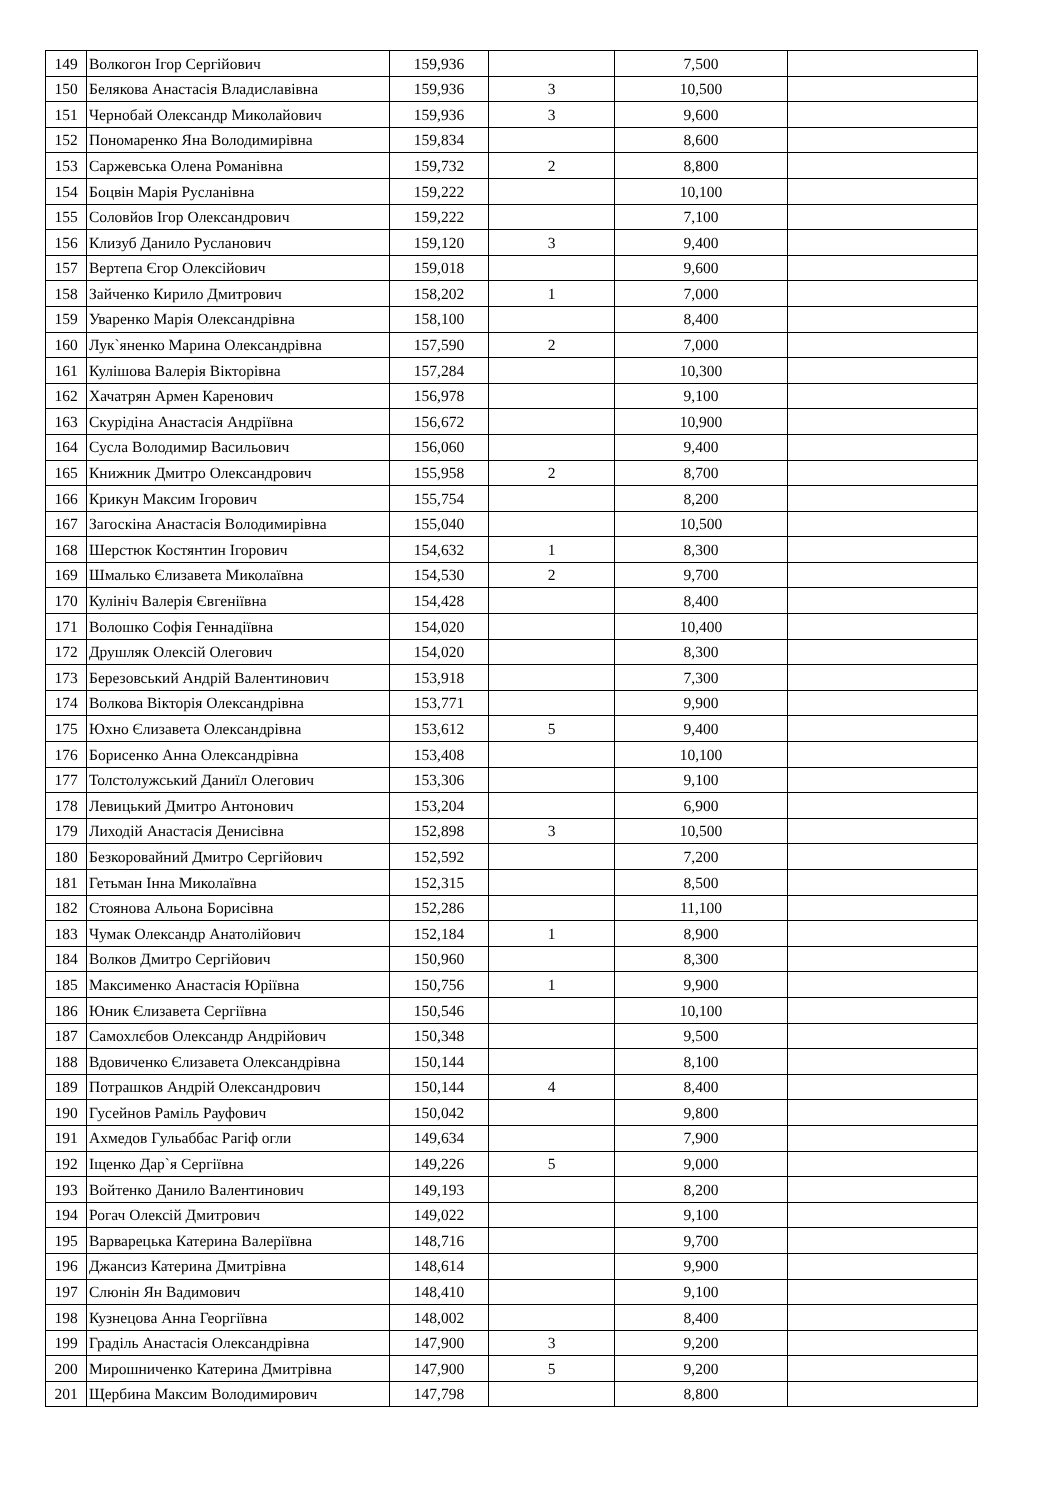| 149 | Волкогон Ігор Сергійович | 159,936 | | 7,500 | |
| 150 | Белякова Анастасія Владиславівна | 159,936 | 3 | 10,500 | |
| 151 | Чернобай Олександр Миколайович | 159,936 | 3 | 9,600 | |
| 152 | Пономаренко Яна Володимирівна | 159,834 | | 8,600 | |
| 153 | Саржевська Олена Романівна | 159,732 | 2 | 8,800 | |
| 154 | Боцвін Марія Русланівна | 159,222 | | 10,100 | |
| 155 | Соловйов Ігор Олександрович | 159,222 | | 7,100 | |
| 156 | Клизуб Данило Русланович | 159,120 | 3 | 9,400 | |
| 157 | Вертепа Єгор Олексійович | 159,018 | | 9,600 | |
| 158 | Зайченко Кирило Дмитрович | 158,202 | 1 | 7,000 | |
| 159 | Уваренко Марія Олександрівна | 158,100 | | 8,400 | |
| 160 | Лук`яненко Марина Олександрівна | 157,590 | 2 | 7,000 | |
| 161 | Кулішова Валерія Вікторівна | 157,284 | | 10,300 | |
| 162 | Хачатрян Армен Каренович | 156,978 | | 9,100 | |
| 163 | Скурідіна Анастасія Андріївна | 156,672 | | 10,900 | |
| 164 | Сусла Володимир Васильович | 156,060 | | 9,400 | |
| 165 | Книжник Дмитро Олександрович | 155,958 | 2 | 8,700 | |
| 166 | Крикун Максим Ігорович | 155,754 | | 8,200 | |
| 167 | Загоскіна Анастасія Володимирівна | 155,040 | | 10,500 | |
| 168 | Шерстюк Костянтин Ігорович | 154,632 | 1 | 8,300 | |
| 169 | Шмалько Єлизавета Миколаївна | 154,530 | 2 | 9,700 | |
| 170 | Кулініч Валерія Євгеніївна | 154,428 | | 8,400 | |
| 171 | Волошко Софія Геннадіївна | 154,020 | | 10,400 | |
| 172 | Друшляк Олексій Олегович | 154,020 | | 8,300 | |
| 173 | Березовський Андрій Валентинович | 153,918 | | 7,300 | |
| 174 | Волкова Вікторія Олександрівна | 153,771 | | 9,900 | |
| 175 | Юхно Єлизавета Олександрівна | 153,612 | 5 | 9,400 | |
| 176 | Борисенко Анна Олександрівна | 153,408 | | 10,100 | |
| 177 | Толстолужський Даниїл Олегович | 153,306 | | 9,100 | |
| 178 | Левицький Дмитро Антонович | 153,204 | | 6,900 | |
| 179 | Лиходій Анастасія Денисівна | 152,898 | 3 | 10,500 | |
| 180 | Безкоровайний Дмитро Сергійович | 152,592 | | 7,200 | |
| 181 | Гетьман Інна Миколаївна | 152,315 | | 8,500 | |
| 182 | Стоянова Альона Борисівна | 152,286 | | 11,100 | |
| 183 | Чумак Олександр Анатолійович | 152,184 | 1 | 8,900 | |
| 184 | Волков Дмитро Сергійович | 150,960 | | 8,300 | |
| 185 | Максименко Анастасія Юріївна | 150,756 | 1 | 9,900 | |
| 186 | Юник Єлизавета Сергіївна | 150,546 | | 10,100 | |
| 187 | Самохлєбов Олександр Андрійович | 150,348 | | 9,500 | |
| 188 | Вдовиченко Єлизавета Олександрівна | 150,144 | | 8,100 | |
| 189 | Потрашков Андрій Олександрович | 150,144 | 4 | 8,400 | |
| 190 | Гусейнов Раміль Рауфович | 150,042 | | 9,800 | |
| 191 | Ахмедов Гульаббас Рагіф огли | 149,634 | | 7,900 | |
| 192 | Іщенко Дар`я Сергіївна | 149,226 | 5 | 9,000 | |
| 193 | Войтенко Данило Валентинович | 149,193 | | 8,200 | |
| 194 | Рогач Олексій Дмитрович | 149,022 | | 9,100 | |
| 195 | Варварецька Катерина Валеріївна | 148,716 | | 9,700 | |
| 196 | Джансиз Катерина Дмитрівна | 148,614 | | 9,900 | |
| 197 | Слюнін Ян Вадимович | 148,410 | | 9,100 | |
| 198 | Кузнецова Анна Георгіївна | 148,002 | | 8,400 | |
| 199 | Граділь Анастасія Олександрівна | 147,900 | 3 | 9,200 | |
| 200 | Мирошниченко Катерина Дмитрівна | 147,900 | 5 | 9,200 | |
| 201 | Щербина Максим Володимирович | 147,798 | | 8,800 | |